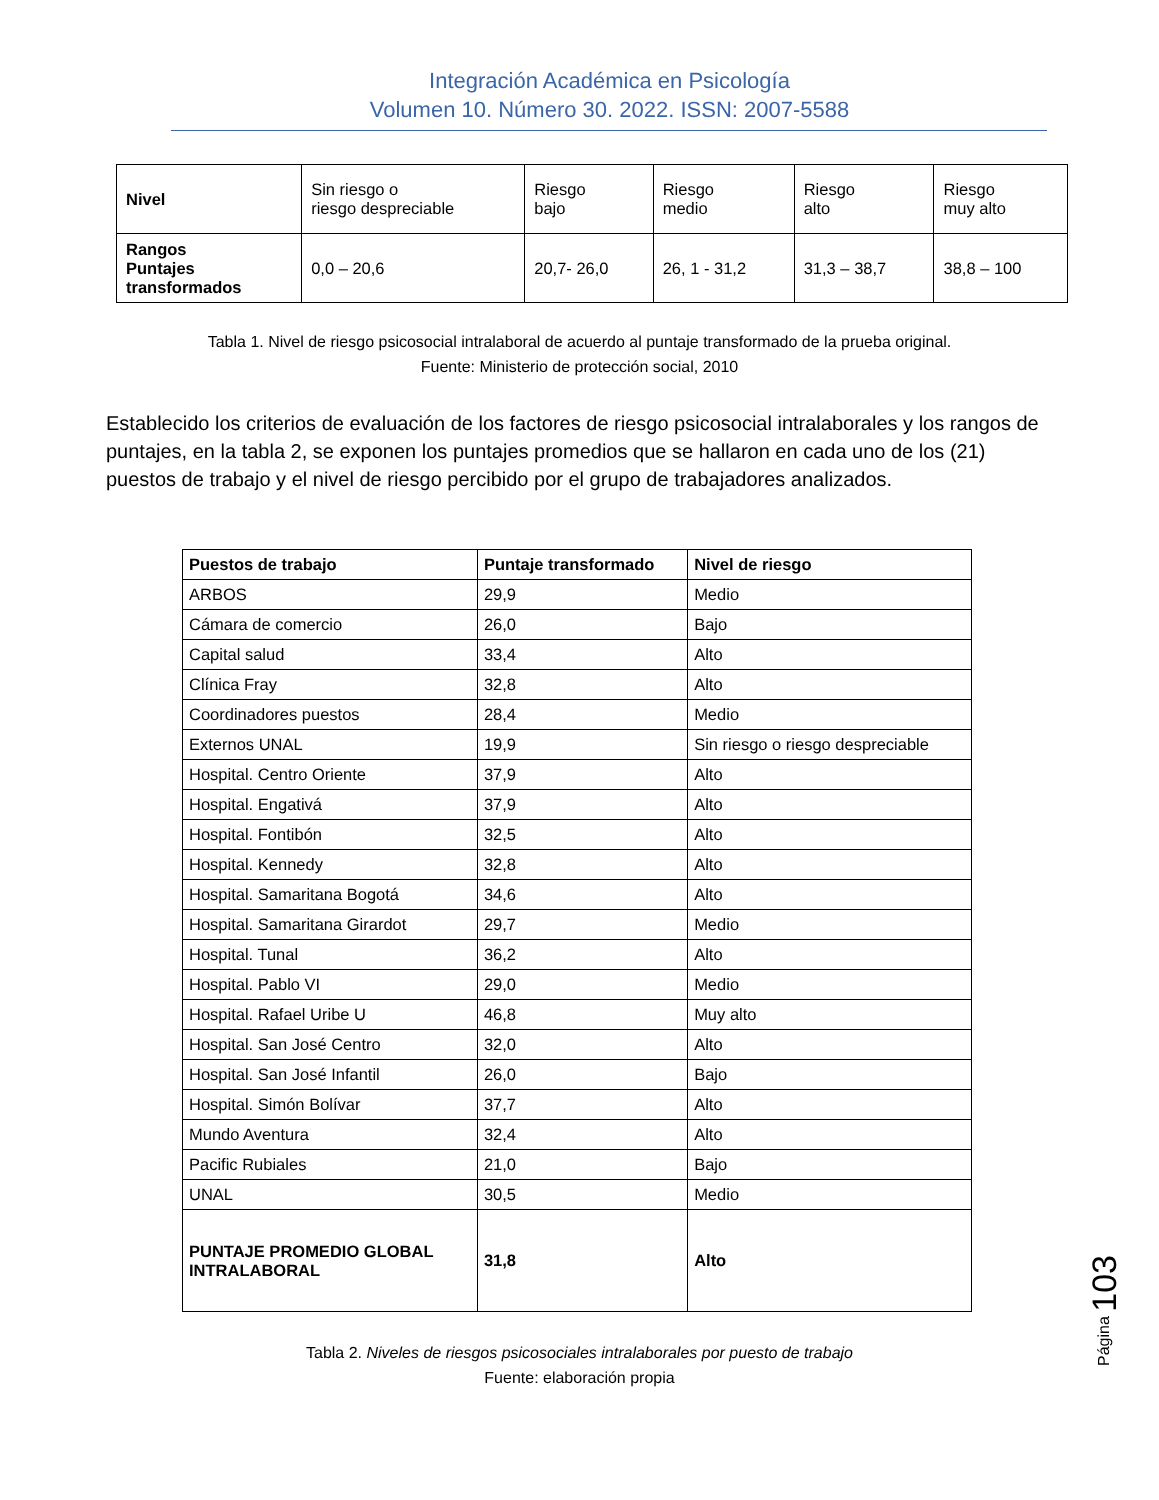Integración Académica en Psicología
Volumen 10. Número 30. 2022. ISSN: 2007-5588
| Nivel | Sin riesgo o riesgo despreciable | Riesgo bajo | Riesgo medio | Riesgo alto | Riesgo muy alto |
| Rangos Puntajes transformados | 0,0 – 20,6 | 20,7- 26,0 | 26, 1 - 31,2 | 31,3 – 38,7 | 38,8 – 100 |
Tabla 1. Nivel de riesgo psicosocial intralaboral de acuerdo al puntaje transformado de la prueba original.
Fuente: Ministerio de protección social, 2010
Establecido los criterios de evaluación de los factores de riesgo psicosocial intralaborales y los rangos de puntajes, en la tabla 2, se exponen los puntajes promedios que se hallaron en cada uno de los (21) puestos de trabajo y el nivel de riesgo percibido por el grupo de trabajadores analizados.
| Puestos de trabajo | Puntaje transformado | Nivel de riesgo |
| --- | --- | --- |
| ARBOS | 29,9 | Medio |
| Cámara de comercio | 26,0 | Bajo |
| Capital salud | 33,4 | Alto |
| Clínica Fray | 32,8 | Alto |
| Coordinadores puestos | 28,4 | Medio |
| Externos UNAL | 19,9 | Sin riesgo o riesgo despreciable |
| Hospital. Centro Oriente | 37,9 | Alto |
| Hospital. Engativá | 37,9 | Alto |
| Hospital. Fontibón | 32,5 | Alto |
| Hospital. Kennedy | 32,8 | Alto |
| Hospital. Samaritana Bogotá | 34,6 | Alto |
| Hospital. Samaritana Girardot | 29,7 | Medio |
| Hospital. Tunal | 36,2 | Alto |
| Hospital. Pablo VI | 29,0 | Medio |
| Hospital. Rafael Uribe U | 46,8 | Muy alto |
| Hospital. San José Centro | 32,0 | Alto |
| Hospital. San José Infantil | 26,0 | Bajo |
| Hospital. Simón Bolívar | 37,7 | Alto |
| Mundo Aventura | 32,4 | Alto |
| Pacific Rubiales | 21,0 | Bajo |
| UNAL | 30,5 | Medio |
| PUNTAJE PROMEDIO GLOBAL INTRALABORAL | 31,8 | Alto |
Tabla 2. Niveles de riesgos psicosociales intralaborales por puesto de trabajo
Fuente: elaboración propia
Página 103